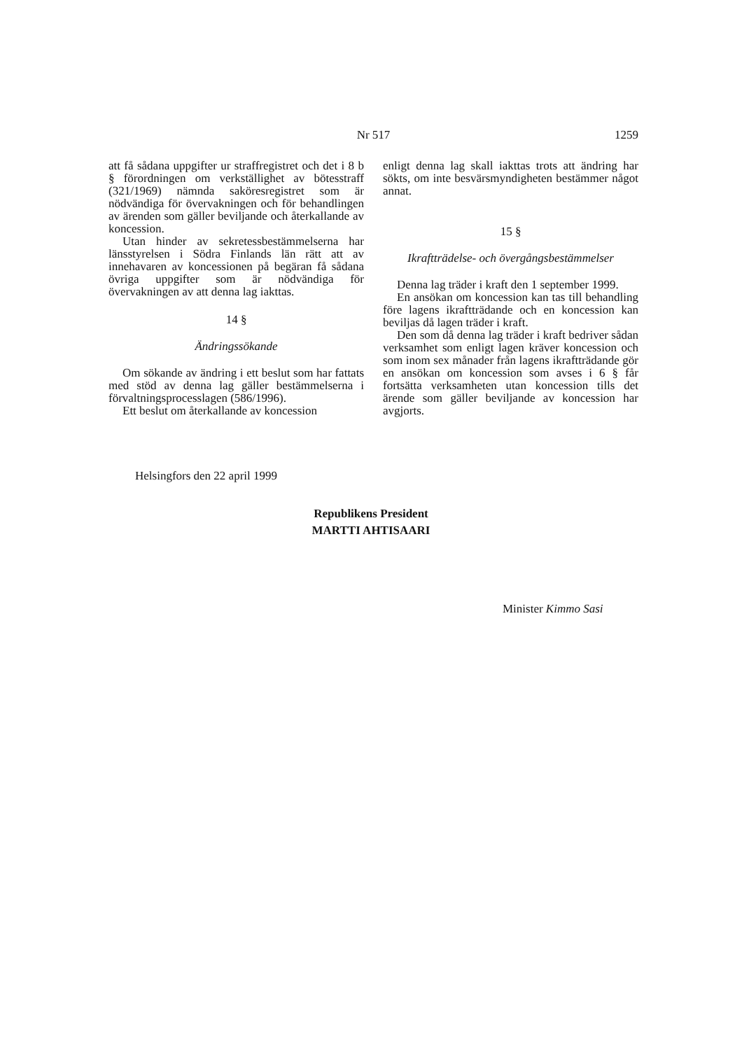Nr 517
1259
att få sådana uppgifter ur straffregistret och det i 8 b § förordningen om verkställighet av bötesstraff (321/1969) nämnda saköresregistret som är nödvändiga för övervakningen och för behandlingen av ärenden som gäller beviljande och återkallande av koncession.
Utan hinder av sekretessbestämmelserna har länsstyrelsen i Södra Finlands län rätt att av innehavaren av koncessionen på begäran få sådana övriga uppgifter som är nödvändiga för övervakningen av att denna lag iakttas.
14 §
Ändringssökande
Om sökande av ändring i ett beslut som har fattats med stöd av denna lag gäller bestämmelserna i förvaltningsprocesslagen (586/1996).
Ett beslut om återkallande av koncession
enligt denna lag skall iakttas trots att ändring har sökts, om inte besvärsmyndigheten bestämmer något annat.
15 §
Ikraftträdelse- och övergångsbestämmelser
Denna lag träder i kraft den 1 september 1999.
En ansökan om koncession kan tas till behandling före lagens ikraftträdande och en koncession kan beviljas då lagen träder i kraft.
Den som då denna lag träder i kraft bedriver sådan verksamhet som enligt lagen kräver koncession och som inom sex månader från lagens ikraftträdande gör en ansökan om koncession som avses i 6 § får fortsätta verksamheten utan koncession tills det ärende som gäller beviljande av koncession har avgjorts.
Helsingfors den 22 april 1999
Republikens President
MARTTI AHTISAARI
Minister Kimmo Sasi